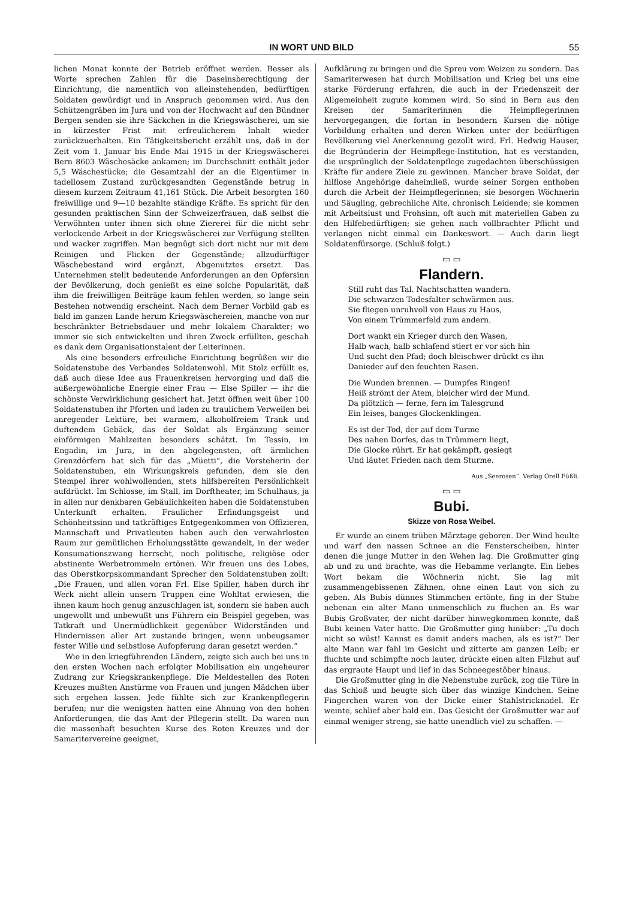IN WORT UND BILD 55
lichen Monat konnte der Betrieb eröffnet werden. Besser als Worte sprechen Zahlen für die Daseinsberechtigung der Einrichtung, die namentlich von alleinstehenden, bedürftigen Soldaten gewürdigt und in Anspruch genommen wird. Aus den Schützengräben im Jura und von der Hochwacht auf den Bündner Bergen senden sie ihre Säckchen in die Kriegswäscherei, um sie in kürzester Frist mit erfreulicherem Inhalt wieder zurückzuerhalten. Ein Tätigkeitsbericht erzählt uns, daß in der Zeit vom 1. Januar bis Ende Mai 1915 in der Kriegswäscherei Bern 8603 Wäschesäcke ankamen; im Durchschnitt enthält jeder 5,5 Wäschestücke; die Gesamtzahl der an die Eigentümer in tadellosem Zustand zurückgesandten Gegenstände betrug in diesem kurzem Zeitraum 41,161 Stück. Die Arbeit besorgten 160 freiwillige und 9—10 bezahlte ständige Kräfte. Es spricht für den gesunden praktischen Sinn der Schweizerfrauen, daß selbst die Verwöhnten unter ihnen sich ohne Ziererei für die nicht sehr verlockende Arbeit in der Kriegswäscherei zur Verfügung stellten und wacker zugriffen. Man begnügt sich dort nicht nur mit dem Reinigen und Flicken der Gegenstände; allzudürftiger Wäschebestand wird ergänzt, Abgenutztes ersetzt. Das Unternehmen stellt bedeutende Anforderungen an den Opfersinn der Bevölkerung, doch genießt es eine solche Popularität, daß ihm die freiwilligen Beiträge kaum fehlen werden, so lange sein Bestehen notwendig erscheint. Nach dem Berner Vorbild gab es bald im ganzen Lande herum Kriegswäschereien, manche von nur beschränkter Betriebsdauer und mehr lokalem Charakter; wo immer sie sich entwickelten und ihren Zweck erfüllten, geschah es dank dem Organisationstalent der Leiterinnen.
Als eine besonders erfreuliche Einrichtung begrüßen wir die Soldatenstube des Verbandes Soldatenwohl. Mit Stolz erfüllt es, daß auch diese Idee aus Frauenkreisen hervorging und daß die außergewöhnliche Energie einer Frau — Else Spiller — ihr die schönste Verwirklichung gesichert hat. Jetzt öffnen weit über 100 Soldatenstuben ihr Pforten und laden zu traulichem Verweilen bei anregender Lektüre, bei warmem, alkoholfreiem Trank und duftendem Gebäck, das der Soldat als Ergänzung seiner einförmigen Mahlzeiten besonders schätzt. Im Tessin, im Engadin, im Jura, in den abgelegensten, oft ärmlichen Grenzdörfern hat sich für das „Müetti“, die Vorsteherin der Soldatenstuben, ein Wirkungskreis gefunden, dem sie den Stempel ihrer wohlwollenden, stets hilfsbereiten Persönlichkeit aufdrückt. Im Schlosse, im Stall, im Dorftheater, im Schulhaus, ja in allen nur denkbaren Gebäulichkeiten haben die Soldatenstuben Unterkunft erhalten. Fraulicher Erfindungsgeist und Schönheitssinn und tatkräftiges Entgegenkommen von Offizieren, Mannschaft und Privatleuten haben auch den verwahrlosten Raum zur gemütlichen Erholungsstätte gewandelt, in der weder Konsumationszwang herrscht, noch politische, religiöse oder abstinente Werbetrommeln ertönen. Wir freuen uns des Lobes, das Oberstkorpskommandant Sprecher den Soldatenstuben zollt: „Die Frauen, und allen voran Frl. Else Spiller, haben durch ihr Werk nicht allein unsern Truppen eine Wohltat erwiesen, die ihnen kaum hoch genug anzuschlagen ist, sondern sie haben auch ungewollt und unbewußt uns Führern ein Beispiel gegeben, was Tatkraft und Unermüdlichkeit gegenüber Widerständen und Hindernissen aller Art zustande bringen, wenn unbeugsamer fester Wille und selbstlose Aufopferung daran gesetzt werden.“
Wie in den kriegführenden Ländern, zeigte sich auch bei uns in den ersten Wochen nach erfolgter Mobilisation ein ungeheurer Zudrang zur Kriegskrankenpflege. Die Meldestellen des Roten Kreuzes mußten Anstürme von Frauen und jungen Mädchen über sich ergehen lassen. Jede fühlte sich zur Krankenpflegerin berufen; nur die wenigsten hatten eine Ahnung von den hohen Anforderungen, die das Amt der Pflegerin stellt. Da waren nun die massenhaft besuchten Kurse des Roten Kreuzes und der Samaritervereine geeignet,
Aufklärung zu bringen und die Spreu vom Weizen zu sondern. Das Samariterwesen hat durch Mobilisation und Krieg bei uns eine starke Förderung erfahren, die auch in der Friedenszeit der Allgemeinheit zugute kommen wird. So sind in Bern aus den Kreisen der Samariterinnen die Heimpflegerinnen hervorgegangen, die fortan in besondern Kursen die nötige Vorbildung erhalten und deren Wirken unter der bedürftigen Bevölkerung viel Anerkennung gezollt wird. Frl. Hedwig Hauser, die Begründerin der Heimpflege-Institution, hat es verstanden, die ursprünglich der Soldatenpflege zugedachten überschüssigen Kräfte für andere Ziele zu gewinnen. Mancher brave Soldat, der hilflose Angehörige daheimließ, wurde seiner Sorgen enthoben durch die Arbeit der Heimpflegerinnen; sie besorgen Wöchnerin und Säugling, gebrechliche Alte, chronisch Leidende; sie kommen mit Arbeitslust und Frohsinn, oft auch mit materiellen Gaben zu den Hilfebedürftigen; sie gehen nach vollbrachter Pflicht und verlangen nicht einmal ein Dankeswort. — Auch darin liegt Soldatenfürsorge. (Schluß folgt.)
▭ ▭
Flandern.
Still ruht das Tal. Nachtschatten wandern.
Die schwarzen Todesfalter schwärmen aus.
Sie fliegen unruhvoll von Haus zu Haus,
Von einem Trümmerfeld zum andern.
Dort wankt ein Krieger durch den Wasen,
Halb wach, halb schlafend stiert er vor sich hin
Und sucht den Pfad; doch bleischwer drückt es ihn
Danieder auf den feuchten Rasen.
Die Wunden brennen. — Dumpfes Ringen!
Heiß strömt der Atem, bleicher wird der Mund.
Da plötzlich — ferne, fern im Talesgrund
Ein leises, banges Glockenklingen.
Es ist der Tod, der auf dem Turme
Des nahen Dorfes, das in Trümmern liegt,
Die Glocke rührt. Er hat gekämpft, gesiegt
Und läutet Frieden nach dem Sturme.
Aus „Seerosen“. Verlag Orell Füßli.
▭ ▭
Bubi.
Skizze von Rosa Weibel.
Er wurde an einem trüben Märztage geboren. Der Wind heulte und warf den nassen Schnee an die Fensterscheiben, hinter denen die junge Mutter in den Wehen lag. Die Großmutter ging ab und zu und brachte, was die Hebamme verlangte. Ein liebes Wort bekam die Wöchnerin nicht. Sie lag mit zusammengebissenen Zähnen, ohne einen Laut von sich zu geben. Als Bubis dünnes Stimmchen ertönte, fing in der Stube nebenan ein alter Mann unmenschlich zu fluchen an. Es war Bubis Großvater, der nicht darüber hinwegkommen konnte, daß Bubi keinen Vater hatte. Die Großmutter ging hinüber: „Tu doch nicht so wüst! Kannst es damit anders machen, als es ist?“ Der alte Mann war fahl im Gesicht und zitterte am ganzen Leib; er fluchte und schimpfte noch lauter, drückte einen alten Filzhut auf das ergraute Haupt und lief in das Schneegestöber hinaus.
Die Großmutter ging in die Nebenstube zurück, zog die Türe in das Schloß und beugte sich über das winzige Kindchen. Seine Fingerchen waren von der Dicke einer Stahlstricknadel. Er weinte, schlief aber bald ein. Das Gesicht der Großmutter war auf einmal weniger streng, sie hatte unendlich viel zu schaffen. —